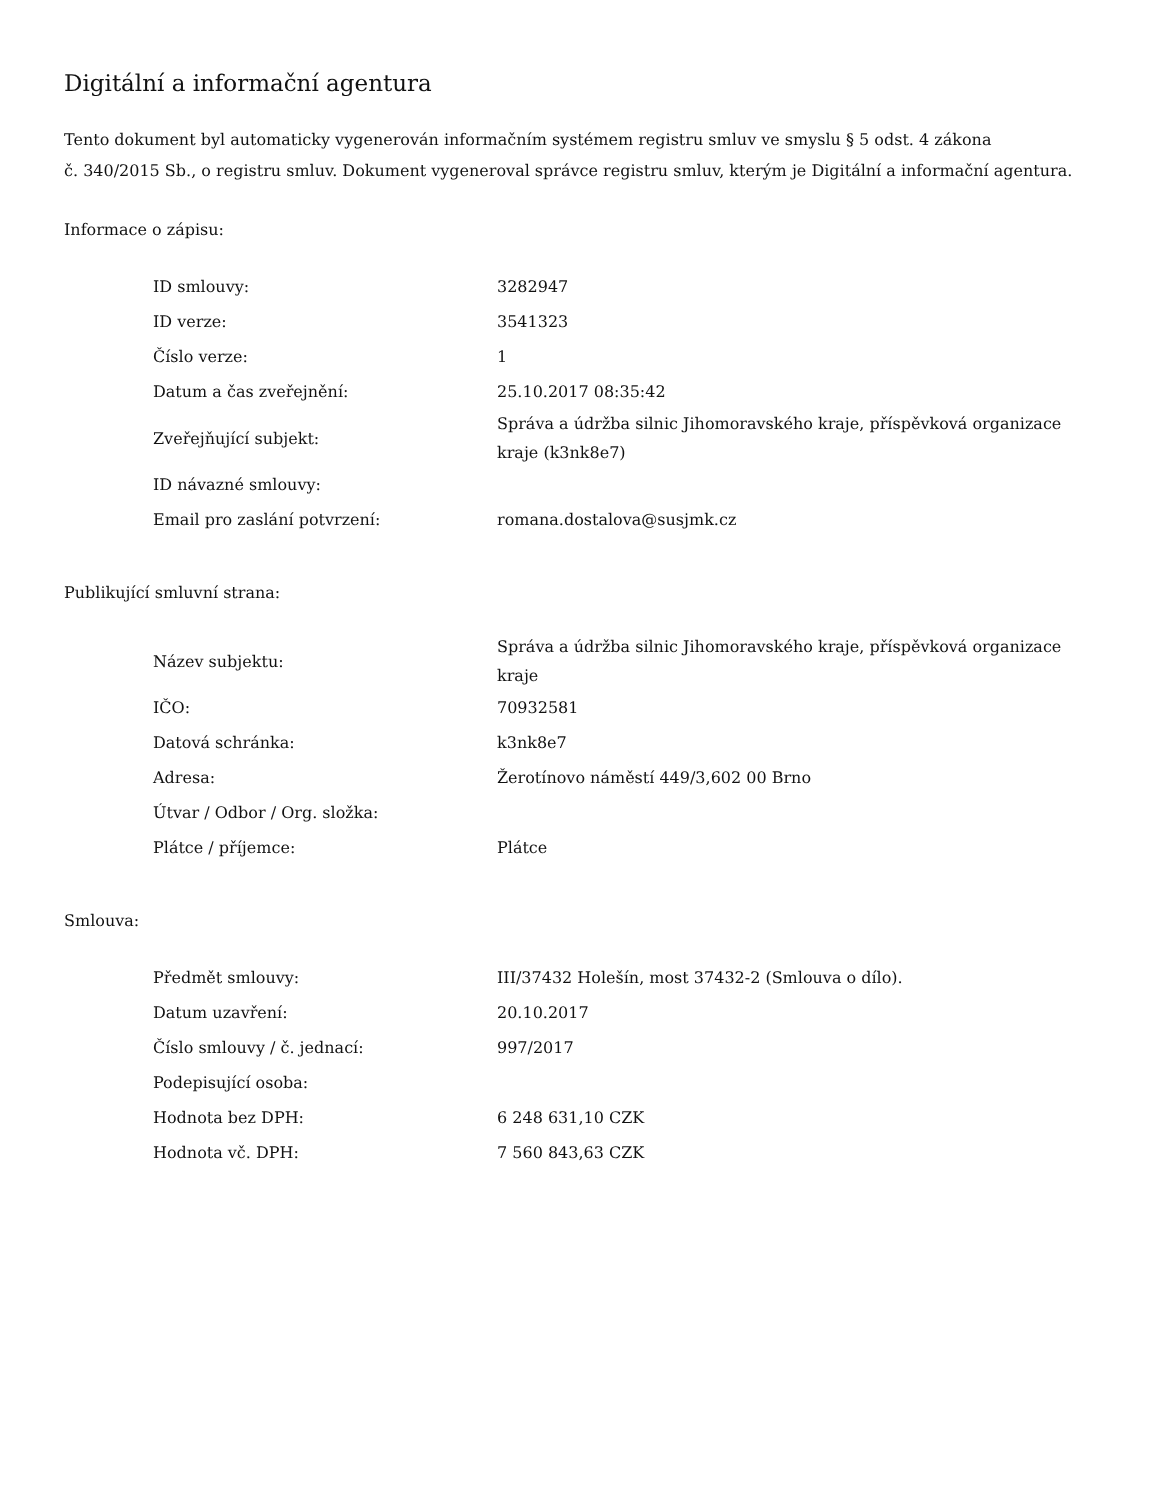Digitální a informační agentura
Tento dokument byl automaticky vygenerován informačním systémem registru smluv ve smyslu § 5 odst. 4 zákona
č. 340/2015 Sb., o registru smluv. Dokument vygeneroval správce registru smluv, kterým je Digitální a informační agentura.
Informace o zápisu:
| ID smlouvy: | 3282947 |
| ID verze: | 3541323 |
| Číslo verze: | 1 |
| Datum a čas zveřejnění: | 25.10.2017 08:35:42 |
| Zveřejňující subjekt: | Správa a údržba silnic Jihomoravského kraje, příspěvková organizace kraje (k3nk8e7) |
| ID návazné smlouvy: | |
| Email pro zaslání potvrzení: | romana.dostalova@susjmk.cz |
Publikující smluvní strana:
| Název subjektu: | Správa a údržba silnic Jihomoravského kraje, příspěvková organizace kraje |
| IČO: | 70932581 |
| Datová schránka: | k3nk8e7 |
| Adresa: | Žerotínovo náměstí 449/3,602 00 Brno |
| Útvar / Odbor / Org. složka: | |
| Plátce / příjemce: | Plátce |
Smlouva:
| Předmět smlouvy: | III/37432 Holešín, most 37432-2 (Smlouva o dílo). |
| Datum uzavření: | 20.10.2017 |
| Číslo smlouvy / č. jednací: | 997/2017 |
| Podepisující osoba: | |
| Hodnota bez DPH: | 6 248 631,10 CZK |
| Hodnota vč. DPH: | 7 560 843,63 CZK |